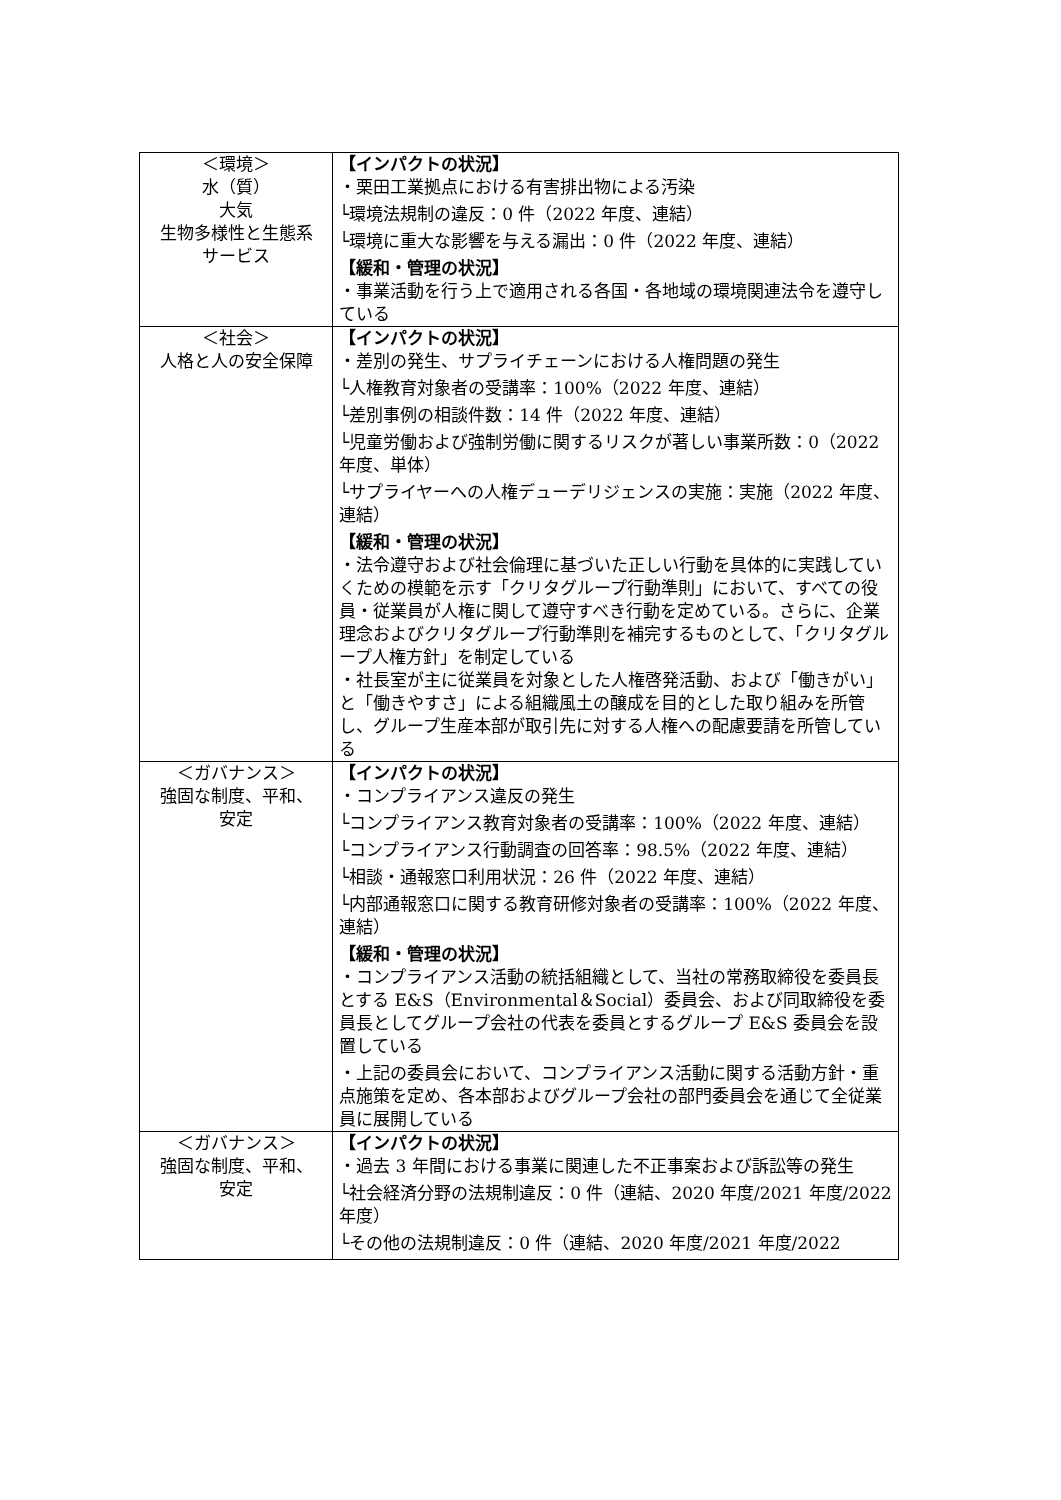| ＜環境＞ 水（質） 大気 生物多様性と生態系 サービス | 【インパクトの状況】 ・栗田工業拠点における有害排出物による汚染 └環境法規制の違反：0 件（2022 年度、連結） └環境に重大な影響を与える漏出：0 件（2022 年度、連結） 【緩和・管理の状況】 ・事業活動を行う上で適用される各国・各地域の環境関連法令を遵守している |
| ＜社会＞ 人格と人の安全保障 | 【インパクトの状況】 ・差別の発生、サプライチェーンにおける人権問題の発生 └人権教育対象者の受講率：100%（2022 年度、連結） └差別事例の相談件数：14 件（2022 年度、連結） └児童労働および強制労働に関するリスクが著しい事業所数：0（2022 年度、単体） └サプライヤーへの人権デューデリジェンスの実施：実施（2022 年度、連結） 【緩和・管理の状況】 ・法令遵守および社会倫理に基づいた正しい行動を具体的に実践していくための模範を示す「クリタグループ行動準則」において、すべての役員・従業員が人権に関して遵守すべき行動を定めている。さらに、企業理念およびクリタグループ行動準則を補完するものとして、「クリタグループ人権方針」を制定している ・社長室が主に従業員を対象とした人権啓発活動、および「働きがい」と「働きやすさ」による組織風土の醸成を目的とした取り組みを所管し、グループ生産本部が取引先に対する人権への配慮要請を所管している |
| ＜ガバナンス＞ 強固な制度、平和、 安定 | 【インパクトの状況】 ・コンプライアンス違反の発生 └コンプライアンス教育対象者の受講率：100%（2022 年度、連結） └コンプライアンス行動調査の回答率：98.5%（2022 年度、連結） └相談・通報窓口利用状況：26 件（2022 年度、連結） └内部通報窓口に関する教育研修対象者の受講率：100%（2022 年度、連結） 【緩和・管理の状況】 ・コンプライアンス活動の統括組織として、当社の常務取締役を委員長とする E&S（Environmental＆Social）委員会、および同取締役を委員長としてグループ会社の代表を委員とするグループ E&S 委員会を設置している ・上記の委員会において、コンプライアンス活動に関する活動方針・重点施策を定め、各本部およびグループ会社の部門委員会を通じて全従業員に展開している |
| ＜ガバナンス＞ 強固な制度、平和、 安定 | 【インパクトの状況】 ・過去 3 年間における事業に関連した不正事案および訴訟等の発生 └社会経済分野の法規制違反：0 件（連結、2020 年度/2021 年度/2022 年度） └その他の法規制違反：0 件（連結、2020 年度/2021 年度/2022 |